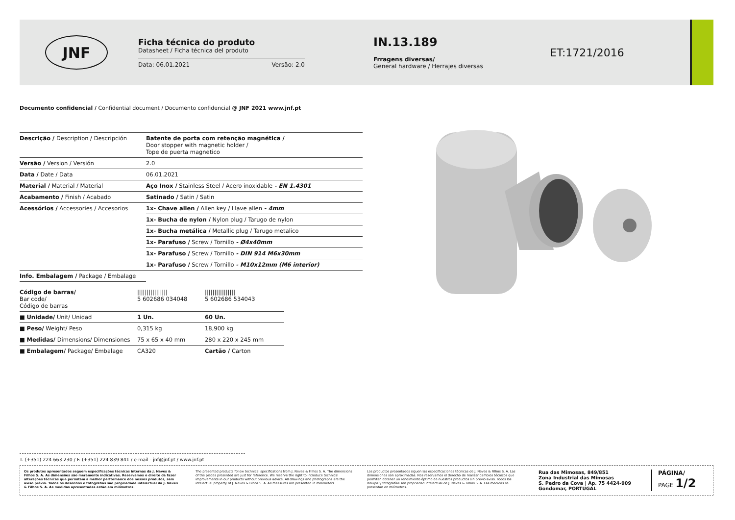JNF
Ficha técnica do produto
Datasheet / Ficha técnica del produto
Data: 06.01.2021 Versão: 2.0
IN.13.189
Frragens diversas/
General hardware / Herrajes diversas
ET:1721/2016
Documento confidencial / Confidential document / Documento confidencial @ JNF 2021 www.jnf.pt
| Descrição / Description / Descripción | Batente de porta com retenção magnética / Door stopper with magnetic holder / Tope de puerta magnetico |
| Versão / Version / Versión | 2.0 |
| Data / Date / Data | 06.01.2021 |
| Material / Material / Material | Aço Inox / Stainless Steel / Acero inoxidable - EN 1.4301 |
| Acabamento / Finish / Acabado | Satinado / Satin / Satin |
| Acessórios / Accessories / Accesorios | 1x- Chave allen / Allen key / Llave allen - 4mm |
| | 1x- Bucha de nylon / Nylon plug / Tarugo de nylon |
| | 1x- Bucha metálica / Metallic plug / Tarugo metalico |
| | 1x- Parafuso / Screw / Tornillo - Ø4x40mm |
| | 1x- Parafuso / Screw / Tornillo - DIN 914 M6x30mm |
| | 1x- Parafuso / Screw / Tornillo - M10x12mm (M6 interior) |
| Info. Embalagem / Package / Embalage | |
| Código de barras/ Bar code/ Código de barras | //////////////// 5 602686 034048 | //////////////// 5 602686 534043 |
| ■ Unidade/ Unit/ Unidad | 1 Un. | 60 Un. |
| ■ Peso/ Weight/ Peso | 0,315 kg | 18,900 kg |
| ■ Medidas/ Dimensions/ Dimensiones | 75 x 65 x 40 mm | 280 x 220 x 245 mm |
| ■ Embalagem/ Package/ Embalage | CA320 | Cartão / Carton |
T. (+351) 224 663 230 / F. (+351) 224 839 841 / e-mail - jnf@jnf.pt / www.jnf.pt
Os produtos apresentados seguem especificações técnicas internas da J. Neves & Filhos S. A. As dimensões são meramente indicativas. Reservamos o direito de fazer alterações técnicas que permitam a melhor performance dos nossos produtos, sem aviso prévio. Todos os desenhos e fotografias são propriedade intelectual da J. Neves & Filhos S. A. As medidas apresentadas estão em milímetros.
The presented products follow technical specifications from J. Neves & Filhos S. A. The dimensions of the pieces presented are just for reference. We reserve the right to introduce technical improvements in our products without previous advice. All drawings and photographs are the intelectual property of J. Neves & Filhos S. A. All measures are presented in millimeters.
Los productos presentados siguen las especificaciones técnicas de J. Neves & Filhos S. A. Las dimensiones son aproximadas. Nos reservamos el derecho de realizar cambios técnicos que permitan obtener un rendimiento óptimo de nuestros productos sin previo aviso. Todos los dibujos y fotografías son propriedad intelectual de J. Neves & Filhos S. A. Las medidas se presentan en milímetros.
Rua das Mimosas, 849/851
Zona Industrial das Mimosas
S. Pedro da Cova | Ap. 75 4424-909
Gondomar, PORTUGAL
PÁGINA/
PAGE 1/2